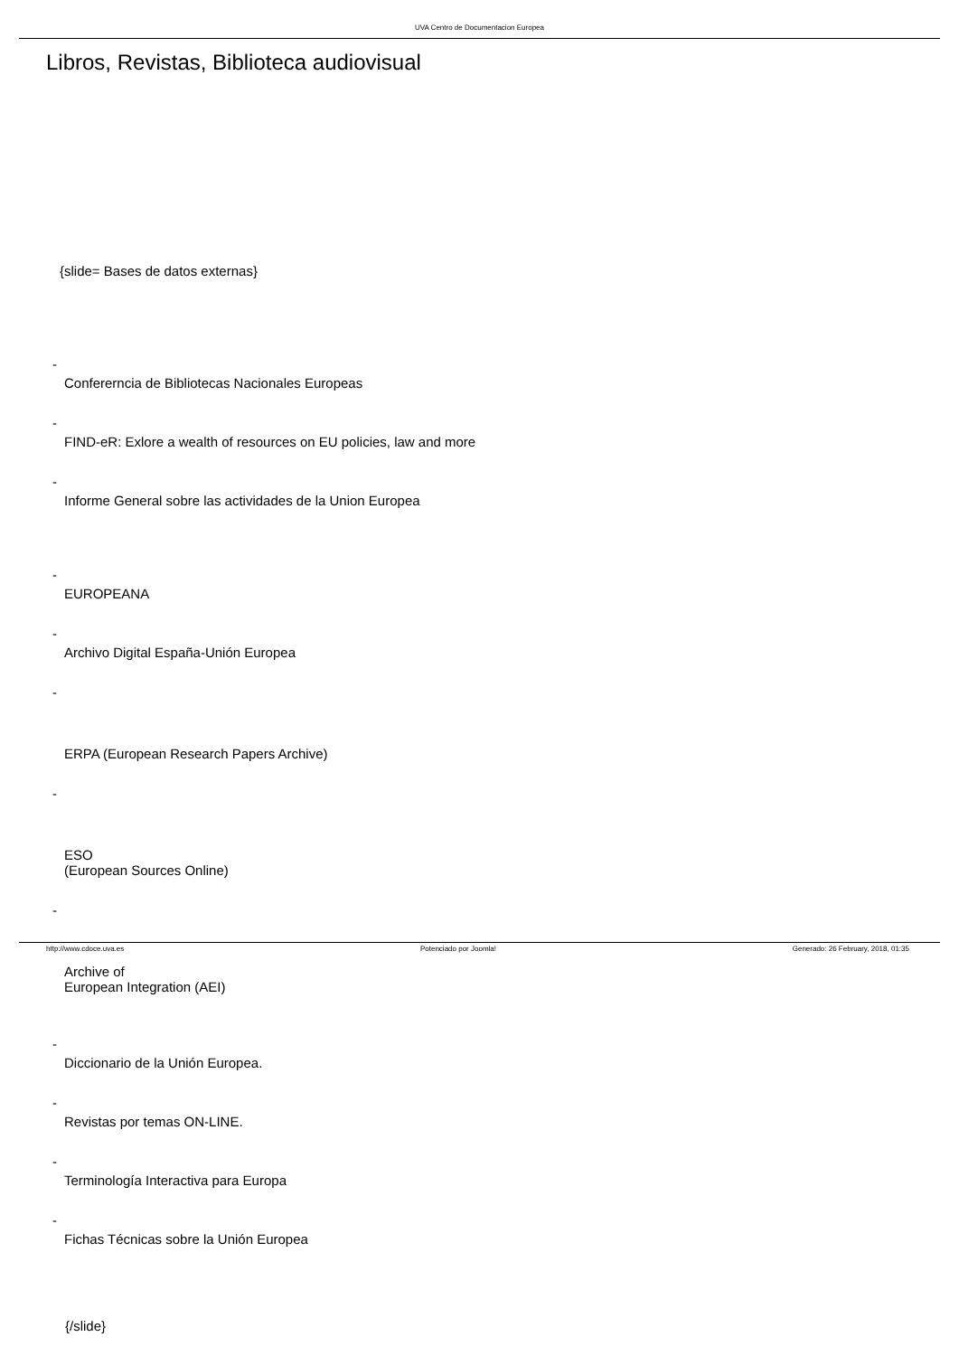UVA Centro de Documentacion Europea
Libros, Revistas, Biblioteca audiovisual
{slide= Bases de datos externas}
-
Confererncia de Bibliotecas Nacionales Europeas
-
FIND-eR: Exlore a wealth of resources on EU policies, law and more
-
Informe General sobre las actividades de la Union Europea
-
EUROPEANA
-
Archivo Digital España-Unión Europea
-
ERPA (European Research Papers Archive)
-
ESO
(European Sources Online)
-
Archive of
European Integration (AEI)
-
Diccionario de la Unión Europea.
-
Revistas por temas ON-LINE.
-
Terminología Interactiva para Europa
-
Fichas Técnicas sobre la Unión Europea
{/slide}
http://www.cdoce.uva.es Potenciado por Joomla! Generado: 26 February, 2018, 01:35